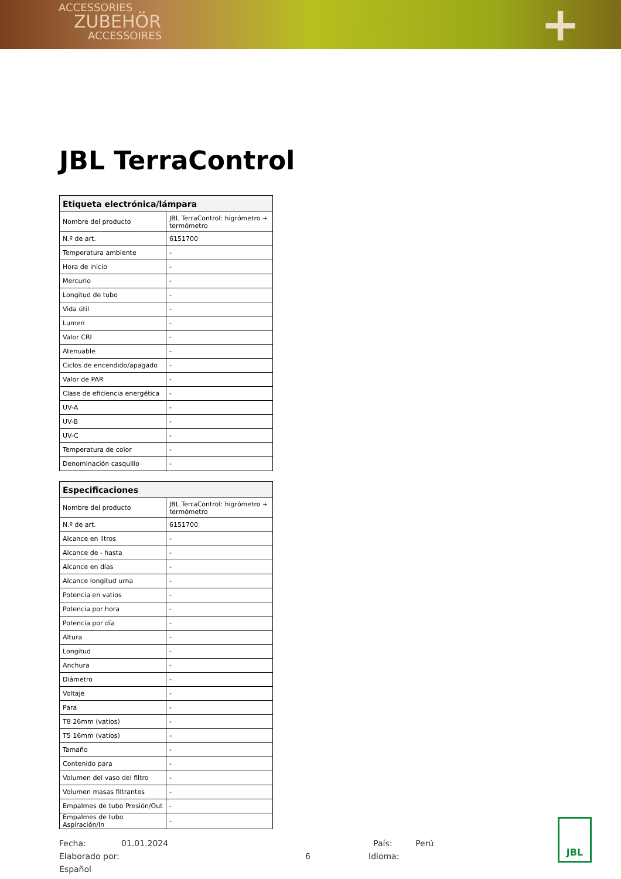ACCESSORIES
ZUBEHÖR
ACCESSOIRES
+
JBL TerraControl
| Etiqueta electrónica/lámpara | |
| --- | --- |
| Nombre del producto | JBL TerraControl: higrómetro + termómetro |
| N.º de art. | 6151700 |
| Temperatura ambiente | - |
| Hora de inicio | - |
| Mercurio | - |
| Longitud de tubo | - |
| Vida útil | - |
| Lumen | - |
| Valor CRI | - |
| Atenuable | - |
| Ciclos de encendido/apagado | - |
| Valor de PAR | - |
| Clase de eficiencia energética | - |
| UV-A | - |
| UV-B | - |
| UV-C | - |
| Temperatura de color | - |
| Denominación casquillo | - |
| Especificaciones | |
| --- | --- |
| Nombre del producto | JBL TerraControl: higrómetro + termómetro |
| N.º de art. | 6151700 |
| Alcance en litros | - |
| Alcance de - hasta | - |
| Alcance en días | - |
| Alcance longitud urna | - |
| Potencia en vatios | - |
| Potencia por hora | - |
| Potencia por día | - |
| Altura | - |
| Longitud | - |
| Anchura | - |
| Diámetro | - |
| Voltaje | - |
| Para | - |
| T8 26mm (vatios) | - |
| T5 16mm (vatios) | - |
| Tamaño | - |
| Contenido para | - |
| Volumen del vaso del filtro | - |
| Volumen masas filtrantes | - |
| Empalmes de tubo Presión/Out | - |
| Empalmes de tubo Aspiración/In | - |
Fecha: 01.01.2024 País: Perú
Elaborado por: 6 Idioma: Español
JBL